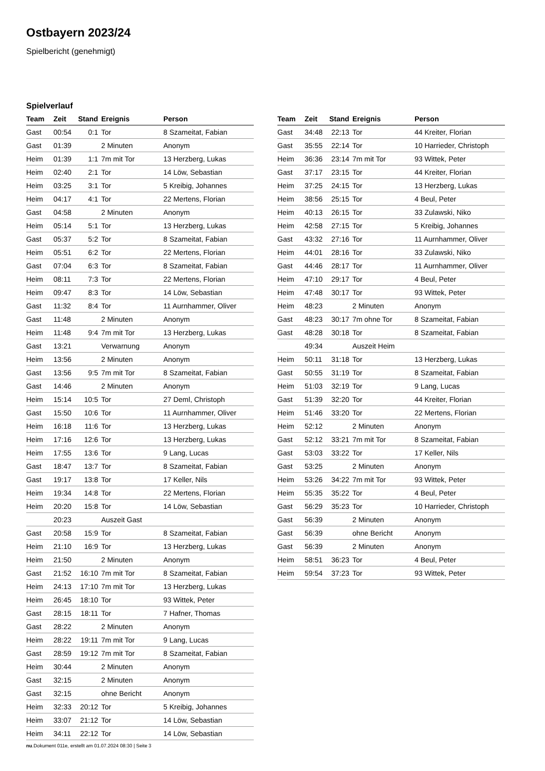Ostbayern 2023/24
Spielbericht (genehmigt)
Spielverlauf
| Team | Zeit | Stand | Ereignis | Person |
| --- | --- | --- | --- | --- |
| Gast | 00:54 | 0:1 | Tor | 8 Szameitat, Fabian |
| Gast | 01:39 | | 2 Minuten | Anonym |
| Heim | 01:39 | 1:1 | 7m mit Tor | 13 Herzberg, Lukas |
| Heim | 02:40 | 2:1 | Tor | 14 Löw, Sebastian |
| Heim | 03:25 | 3:1 | Tor | 5 Kreibig, Johannes |
| Heim | 04:17 | 4:1 | Tor | 22 Mertens, Florian |
| Gast | 04:58 | | 2 Minuten | Anonym |
| Heim | 05:14 | 5:1 | Tor | 13 Herzberg, Lukas |
| Gast | 05:37 | 5:2 | Tor | 8 Szameitat, Fabian |
| Heim | 05:51 | 6:2 | Tor | 22 Mertens, Florian |
| Gast | 07:04 | 6:3 | Tor | 8 Szameitat, Fabian |
| Heim | 08:11 | 7:3 | Tor | 22 Mertens, Florian |
| Heim | 09:47 | 8:3 | Tor | 14 Löw, Sebastian |
| Gast | 11:32 | 8:4 | Tor | 11 Aurnhammer, Oliver |
| Gast | 11:48 | | 2 Minuten | Anonym |
| Heim | 11:48 | 9:4 | 7m mit Tor | 13 Herzberg, Lukas |
| Gast | 13:21 | | Verwarnung | Anonym |
| Heim | 13:56 | | 2 Minuten | Anonym |
| Gast | 13:56 | 9:5 | 7m mit Tor | 8 Szameitat, Fabian |
| Gast | 14:46 | | 2 Minuten | Anonym |
| Heim | 15:14 | 10:5 | Tor | 27 Deml, Christoph |
| Gast | 15:50 | 10:6 | Tor | 11 Aurnhammer, Oliver |
| Heim | 16:18 | 11:6 | Tor | 13 Herzberg, Lukas |
| Heim | 17:16 | 12:6 | Tor | 13 Herzberg, Lukas |
| Heim | 17:55 | 13:6 | Tor | 9 Lang, Lucas |
| Gast | 18:47 | 13:7 | Tor | 8 Szameitat, Fabian |
| Gast | 19:17 | 13:8 | Tor | 17 Keller, Nils |
| Heim | 19:34 | 14:8 | Tor | 22 Mertens, Florian |
| Heim | 20:20 | 15:8 | Tor | 14 Löw, Sebastian |
| | 20:23 | | Auszeit Gast | |
| Gast | 20:58 | 15:9 | Tor | 8 Szameitat, Fabian |
| Heim | 21:10 | 16:9 | Tor | 13 Herzberg, Lukas |
| Heim | 21:50 | | 2 Minuten | Anonym |
| Gast | 21:52 | 16:10 | 7m mit Tor | 8 Szameitat, Fabian |
| Heim | 24:13 | 17:10 | 7m mit Tor | 13 Herzberg, Lukas |
| Heim | 26:45 | 18:10 | Tor | 93 Wittek, Peter |
| Gast | 28:15 | 18:11 | Tor | 7 Hafner, Thomas |
| Gast | 28:22 | | 2 Minuten | Anonym |
| Heim | 28:22 | 19:11 | 7m mit Tor | 9 Lang, Lucas |
| Gast | 28:59 | 19:12 | 7m mit Tor | 8 Szameitat, Fabian |
| Heim | 30:44 | | 2 Minuten | Anonym |
| Gast | 32:15 | | 2 Minuten | Anonym |
| Gast | 32:15 | | ohne Bericht | Anonym |
| Heim | 32:33 | 20:12 | Tor | 5 Kreibig, Johannes |
| Heim | 33:07 | 21:12 | Tor | 14 Löw, Sebastian |
| Heim | 34:11 | 22:12 | Tor | 14 Löw, Sebastian |
| Team | Zeit | Stand | Ereignis | Person |
| --- | --- | --- | --- | --- |
| Gast | 34:48 | 22:13 | Tor | 44 Kreiter, Florian |
| Gast | 35:55 | 22:14 | Tor | 10 Harrieder, Christoph |
| Heim | 36:36 | 23:14 | 7m mit Tor | 93 Wittek, Peter |
| Gast | 37:17 | 23:15 | Tor | 44 Kreiter, Florian |
| Heim | 37:25 | 24:15 | Tor | 13 Herzberg, Lukas |
| Heim | 38:56 | 25:15 | Tor | 4 Beul, Peter |
| Heim | 40:13 | 26:15 | Tor | 33 Zulawski, Niko |
| Heim | 42:58 | 27:15 | Tor | 5 Kreibig, Johannes |
| Gast | 43:32 | 27:16 | Tor | 11 Aurnhammer, Oliver |
| Heim | 44:01 | 28:16 | Tor | 33 Zulawski, Niko |
| Gast | 44:46 | 28:17 | Tor | 11 Aurnhammer, Oliver |
| Heim | 47:10 | 29:17 | Tor | 4 Beul, Peter |
| Heim | 47:48 | 30:17 | Tor | 93 Wittek, Peter |
| Heim | 48:23 | | 2 Minuten | Anonym |
| Gast | 48:23 | 30:17 | 7m ohne Tor | 8 Szameitat, Fabian |
| Gast | 48:28 | 30:18 | Tor | 8 Szameitat, Fabian |
| | 49:34 | | Auszeit Heim | |
| Heim | 50:11 | 31:18 | Tor | 13 Herzberg, Lukas |
| Gast | 50:55 | 31:19 | Tor | 8 Szameitat, Fabian |
| Heim | 51:03 | 32:19 | Tor | 9 Lang, Lucas |
| Gast | 51:39 | 32:20 | Tor | 44 Kreiter, Florian |
| Heim | 51:46 | 33:20 | Tor | 22 Mertens, Florian |
| Heim | 52:12 | | 2 Minuten | Anonym |
| Gast | 52:12 | 33:21 | 7m mit Tor | 8 Szameitat, Fabian |
| Gast | 53:03 | 33:22 | Tor | 17 Keller, Nils |
| Gast | 53:25 | | 2 Minuten | Anonym |
| Heim | 53:26 | 34:22 | 7m mit Tor | 93 Wittek, Peter |
| Heim | 55:35 | 35:22 | Tor | 4 Beul, Peter |
| Gast | 56:29 | 35:23 | Tor | 10 Harrieder, Christoph |
| Gast | 56:39 | | 2 Minuten | Anonym |
| Gast | 56:39 | | ohne Bericht | Anonym |
| Gast | 56:39 | | 2 Minuten | Anonym |
| Heim | 58:51 | 36:23 | Tor | 4 Beul, Peter |
| Heim | 59:54 | 37:23 | Tor | 93 Wittek, Peter |
nu.Dokument 011e, erstellt am 01.07.2024 08:30 | Seite 3